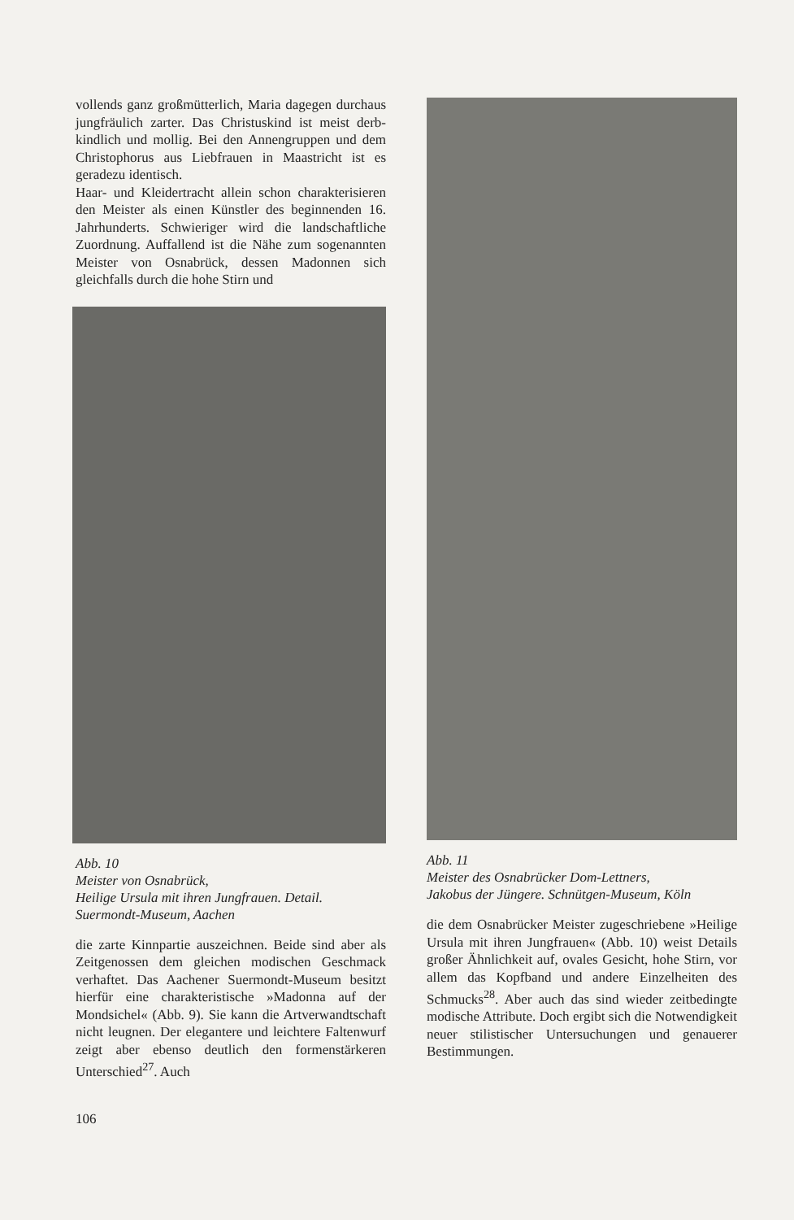vollends ganz großmütterlich, Maria dagegen durchaus jungfräulich zarter. Das Christuskind ist meist derb-kindlich und mollig. Bei den Annengruppen und dem Christophorus aus Liebfrauen in Maastricht ist es geradezu identisch.
Haar- und Kleidertracht allein schon charakterisieren den Meister als einen Künstler des beginnenden 16. Jahrhunderts. Schwieriger wird die landschaftliche Zuordnung. Auffallend ist die Nähe zum sogenannten Meister von Osnabrück, dessen Madonnen sich gleichfalls durch die hohe Stirn und
Abb. 10
Meister von Osnabrück,
Heilige Ursula mit ihren Jungfrauen. Detail.
Suermondt-Museum, Aachen
die zarte Kinnpartie auszeichnen. Beide sind aber als Zeitgenossen dem gleichen modischen Geschmack verhaftet. Das Aachener Suermondt-Museum besitzt hierfür eine charakteristische »Madonna auf der Mondsichel« (Abb. 9). Sie kann die Artverwandtschaft nicht leugnen. Der elegantere und leichtere Faltenwurf zeigt aber ebenso deutlich den formenstärkeren Unterschied<sup>27</sup>. Auch
Abb. 11
Meister des Osnabrücker Dom-Lettners,
Jakobus der Jüngere. Schnütgen-Museum, Köln
die dem Osnabrücker Meister zugeschriebene »Heilige Ursula mit ihren Jungfrauen« (Abb. 10) weist Details großer Ähnlichkeit auf, ovales Gesicht, hohe Stirn, vor allem das Kopfband und andere Einzelheiten des Schmucks<sup>28</sup>. Aber auch das sind wieder zeitbedingte modische Attribute. Doch ergibt sich die Notwendigkeit neuer stilistischer Untersuchungen und genauerer Bestimmungen.
106